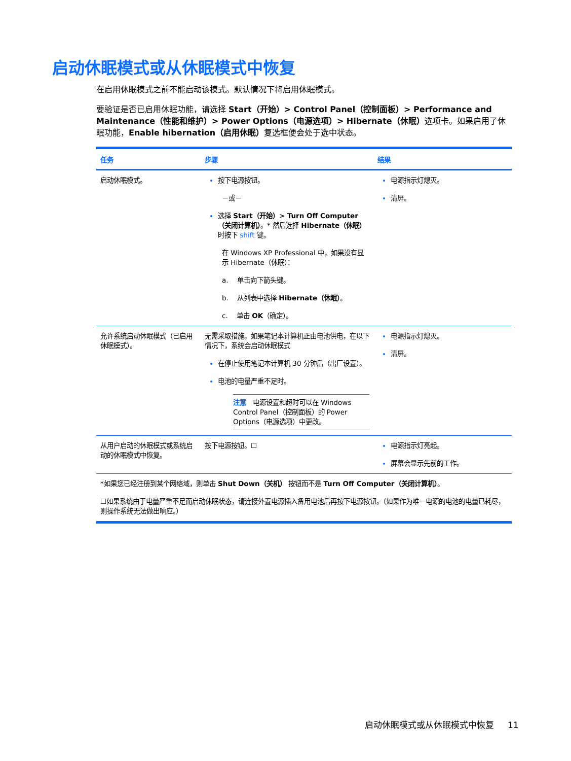启动休眠模式或从休眠模式中恢复
在启用休眠模式之前不能启动该模式。默认情况下将启用休眠模式。
要验证是否已启用休眠功能，请选择 Start（开始）> Control Panel（控制面板）> Performance and Maintenance（性能和维护）> Power Options（电源选项）> Hibernate（休眠）选项卡。如果启用了休眠功能，Enable hibernation（启用休眠）复选框便会处于选中状态。
| 任务 | 步骤 | 结果 |
| --- | --- | --- |
| 启动休眠模式。 | 按下电源按钮。 －或－ 选择 Start（开始）> Turn Off Computer（关闭计算机） 。* 然后选择 Hibernate（休眠） 时按下 shift 键。 在 Windows XP Professional 中，如果没有显示 Hibernate（休眠）： a. 单击向下箭头键。 b. 从列表中选择 Hibernate（休眠） 。 c. 单击 OK （确定）。 | 电源指示灯熄灭。 清屏。 |
| 允许系统启动休眠模式（已启用休眠模式）。 | 无需采取措施。如果笔记本计算机正由电池供电，在以下情况下，系统会启动休眠模式 在停止使用笔记本计算机 30 分钟后（出厂设置）。 电池的电量严重不足时。 注意 电源设置和超时可以在 Windows Control Panel（控制面板）的 Power Options（电源选项）中更改。 | 电源指示灯熄灭。 清屏。 |
| 从用户启动的休眠模式或系统启动的休眠模式中恢复。 | 按下电源按钮。☐ | 电源指示灯亮起。 屏幕会显示先前的工作。 |
| *如果您已经注册到某个网络域，则单击 Shut Down（关机） 按钮而不是 Turn Off Computer（关闭计算机） 。 ☐如果系统由于电量严重不足而启动休眠状态，请连接外置电源插入备用电池后再按下电源按钮。（如果作为唯一电源的电池的电量已耗尽，则操作系统无法做出响应。） | | |
启动休眠模式或从休眠模式中恢复 11